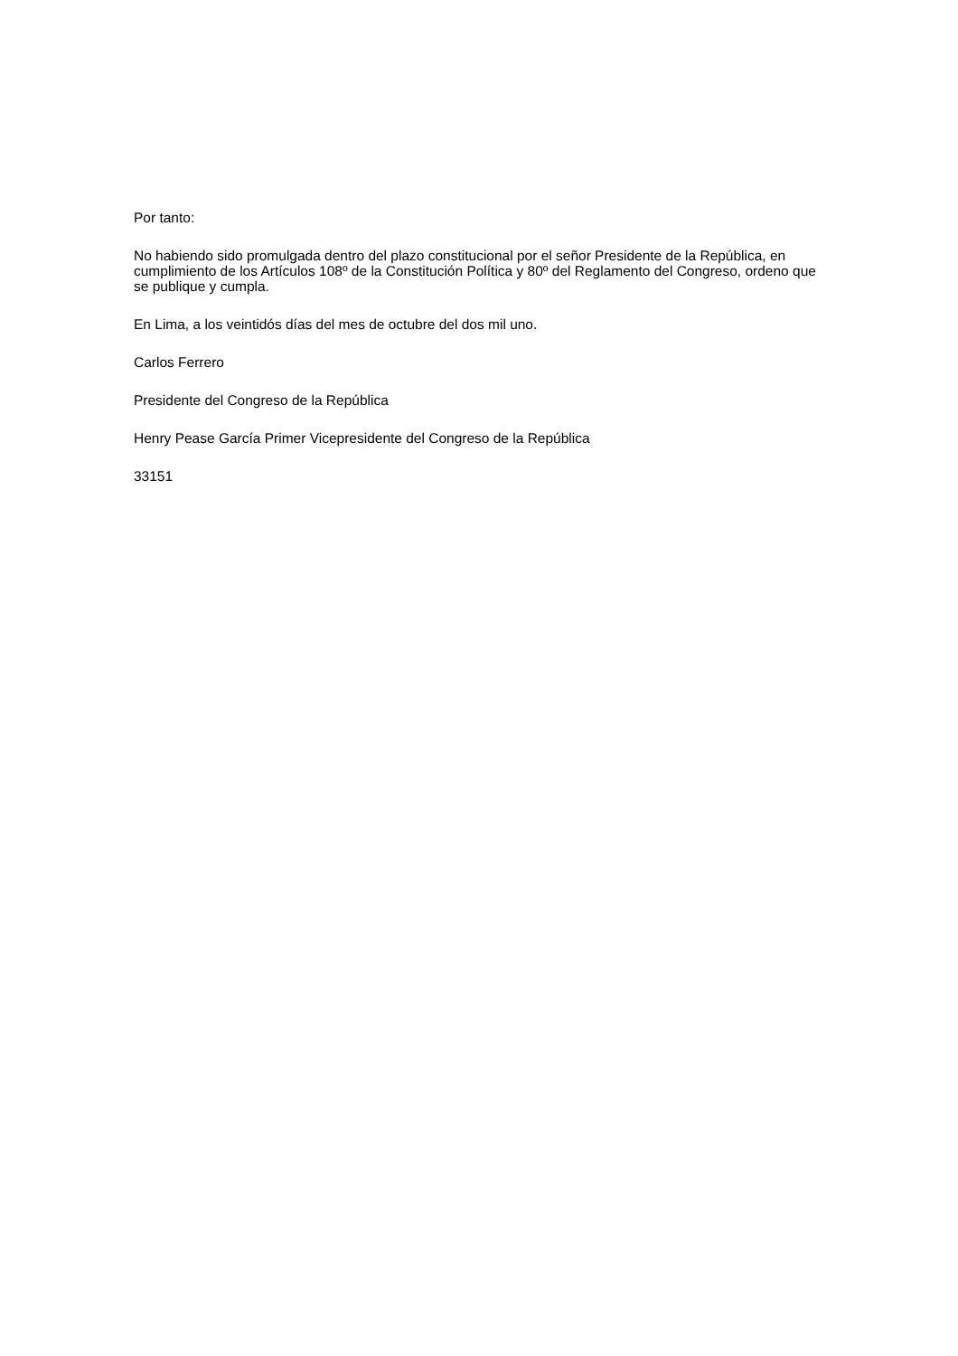Por tanto:
No habiendo sido promulgada dentro del plazo constitucional por el señor Presidente de la República, en cumplimiento de los Artículos 108º de la Constitución Política y 80º del Reglamento del Congreso, ordeno que se publique y cumpla.
En Lima, a los veintidós días del mes de octubre del dos mil uno.
Carlos Ferrero
Presidente del Congreso de la República
Henry Pease García Primer Vicepresidente del Congreso de la República
33151